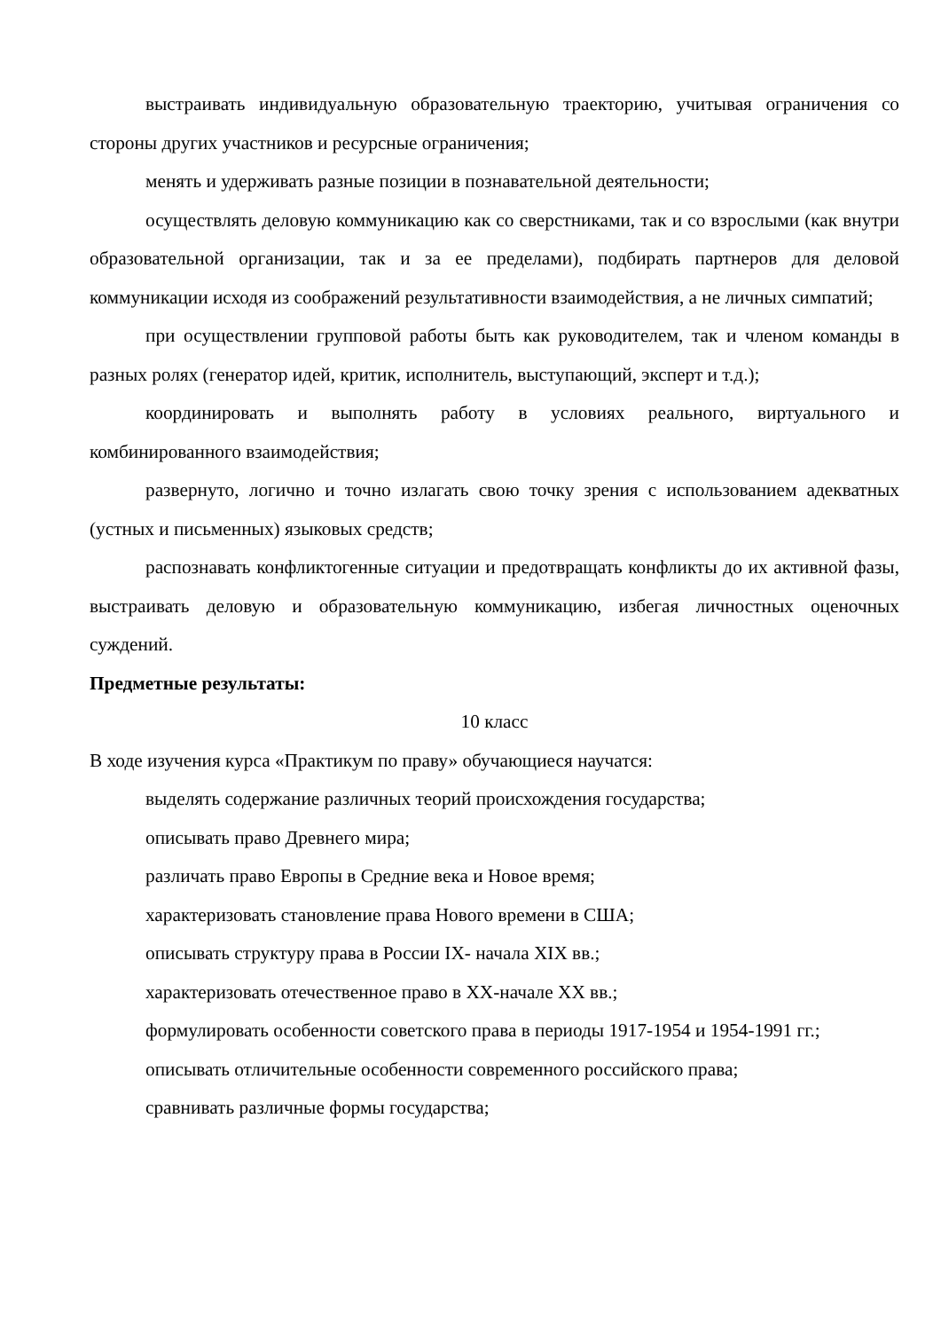выстраивать индивидуальную образовательную траекторию, учитывая ограничения со стороны других участников и ресурсные ограничения;
менять и удерживать разные позиции в познавательной деятельности;
осуществлять деловую коммуникацию как со сверстниками, так и со взрослыми (как внутри образовательной организации, так и за ее пределами), подбирать партнеров для деловой коммуникации исходя из соображений результативности взаимодействия, а не личных симпатий;
при осуществлении групповой работы быть как руководителем, так и членом команды в разных ролях (генератор идей, критик, исполнитель, выступающий, эксперт и т.д.);
координировать и выполнять работу в условиях реального, виртуального и комбинированного взаимодействия;
развернуто, логично и точно излагать свою точку зрения с использованием адекватных (устных и письменных) языковых средств;
распознавать конфликтогенные ситуации и предотвращать конфликты до их активной фазы, выстраивать деловую и образовательную коммуникацию, избегая личностных оценочных суждений.
Предметные результаты:
10 класс
В ходе изучения курса «Практикум по праву» обучающиеся научатся:
выделять содержание различных теорий происхождения государства;
описывать право Древнего мира;
различать право Европы в Средние века и Новое время;
характеризовать становление права Нового времени в США;
описывать структуру права в России IX- начала XIX вв.;
характеризовать отечественное право в XX-начале XX вв.;
формулировать особенности советского права в периоды 1917-1954 и 1954-1991 гг.;
описывать отличительные особенности современного российского права;
сравнивать различные формы государства;